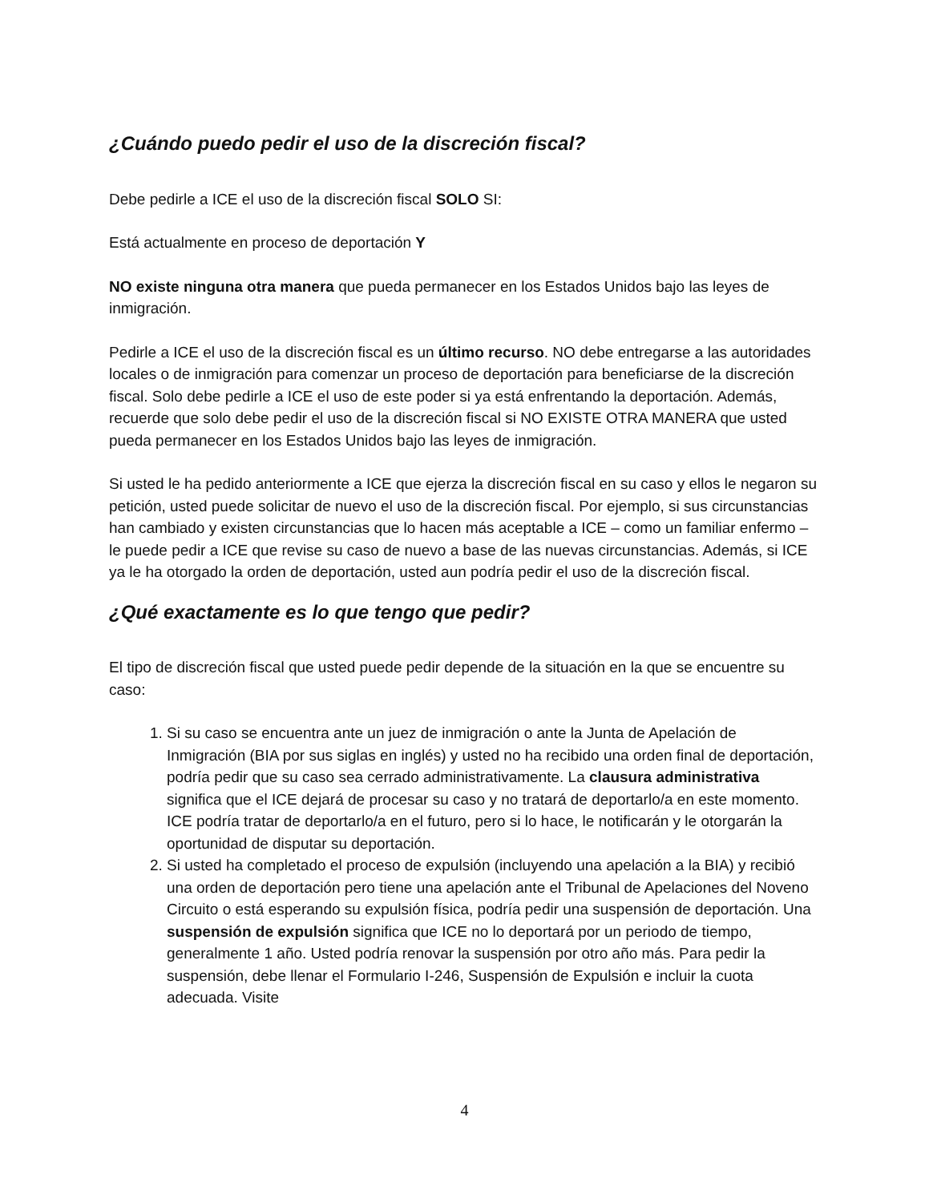¿Cuándo puedo pedir el uso de la discreción fiscal?
Debe pedirle a ICE el uso de la discreción fiscal SOLO SI:
Está actualmente en proceso de deportación Y
NO existe ninguna otra manera que pueda permanecer en los Estados Unidos bajo las leyes de inmigración.
Pedirle a ICE el uso de la discreción fiscal es un último recurso. NO debe entregarse a las autoridades locales o de inmigración para comenzar un proceso de deportación para beneficiarse de la discreción fiscal. Solo debe pedirle a ICE el uso de este poder si ya está enfrentando la deportación. Además, recuerde que solo debe pedir el uso de la discreción fiscal si NO EXISTE OTRA MANERA que usted pueda permanecer en los Estados Unidos bajo las leyes de inmigración.
Si usted le ha pedido anteriormente a ICE que ejerza la discreción fiscal en su caso y ellos le negaron su petición, usted puede solicitar de nuevo el uso de la discreción fiscal. Por ejemplo, si sus circunstancias han cambiado y existen circunstancias que lo hacen más aceptable a ICE – como un familiar enfermo – le puede pedir a ICE que revise su caso de nuevo a base de las nuevas circunstancias. Además, si ICE ya le ha otorgado la orden de deportación, usted aun podría pedir el uso de la discreción fiscal.
¿Qué exactamente es lo que tengo que pedir?
El tipo de discreción fiscal que usted puede pedir depende de la situación en la que se encuentre su caso:
1. Si su caso se encuentra ante un juez de inmigración o ante la Junta de Apelación de Inmigración (BIA por sus siglas en inglés) y usted no ha recibido una orden final de deportación, podría pedir que su caso sea cerrado administrativamente. La clausura administrativa significa que el ICE dejará de procesar su caso y no tratará de deportarlo/a en este momento. ICE podría tratar de deportarlo/a en el futuro, pero si lo hace, le notificarán y le otorgarán la oportunidad de disputar su deportación.
2. Si usted ha completado el proceso de expulsión (incluyendo una apelación a la BIA) y recibió una orden de deportación pero tiene una apelación ante el Tribunal de Apelaciones del Noveno Circuito o está esperando su expulsión física, podría pedir una suspensión de deportación. Una suspensión de expulsión significa que ICE no lo deportará por un periodo de tiempo, generalmente 1 año. Usted podría renovar la suspensión por otro año más. Para pedir la suspensión, debe llenar el Formulario I-246, Suspensión de Expulsión e incluir la cuota adecuada. Visite
4